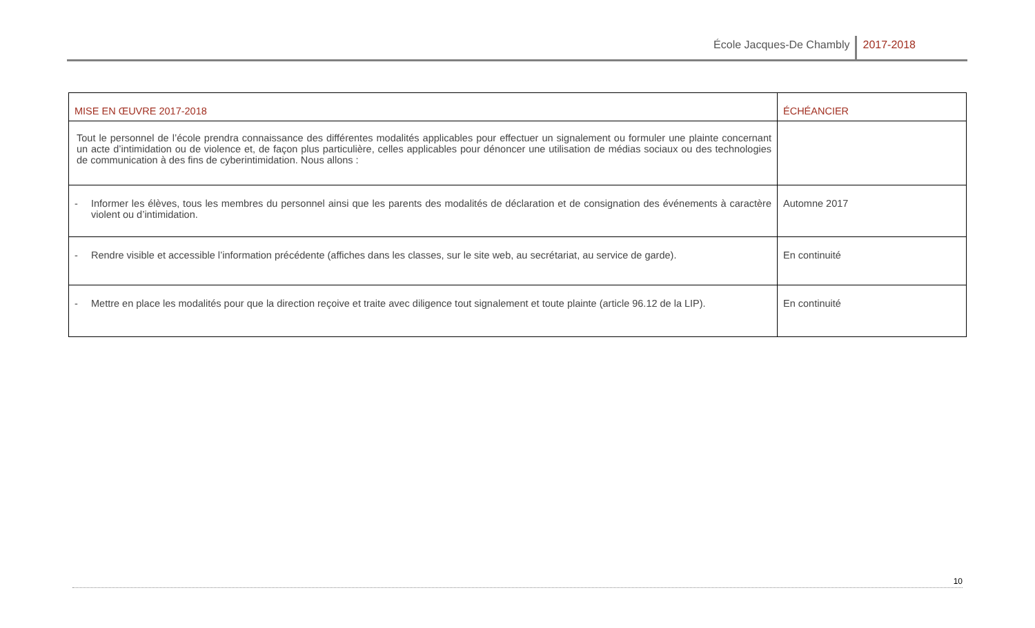École Jacques-De Chambly 2017-2018
| MISE EN ŒUVRE 2017-2018 | ÉCHÉANCIER |
| --- | --- |
| Tout le personnel de l’école prendra connaissance des différentes modalités applicables pour effectuer un signalement ou formuler une plainte concernant un acte d’intimidation ou de violence et, de façon plus particulière, celles applicables pour dénoncer une utilisation de médias sociaux ou des technologies de communication à des fins de cyberintimidation. Nous allons : | |
| - Informer les élèves, tous les membres du personnel ainsi que les parents des modalités de déclaration et de consignation des événements à caractère violent ou d’intimidation. | Automne 2017 |
| - Rendre visible et accessible l’information précédente (affiches dans les classes, sur le site web, au secrétariat, au service de garde). | En continuité |
| - Mettre en place les modalités pour que la direction reçoive et traite avec diligence tout signalement et toute plainte (article 96.12 de la LIP). | En continuité |
10